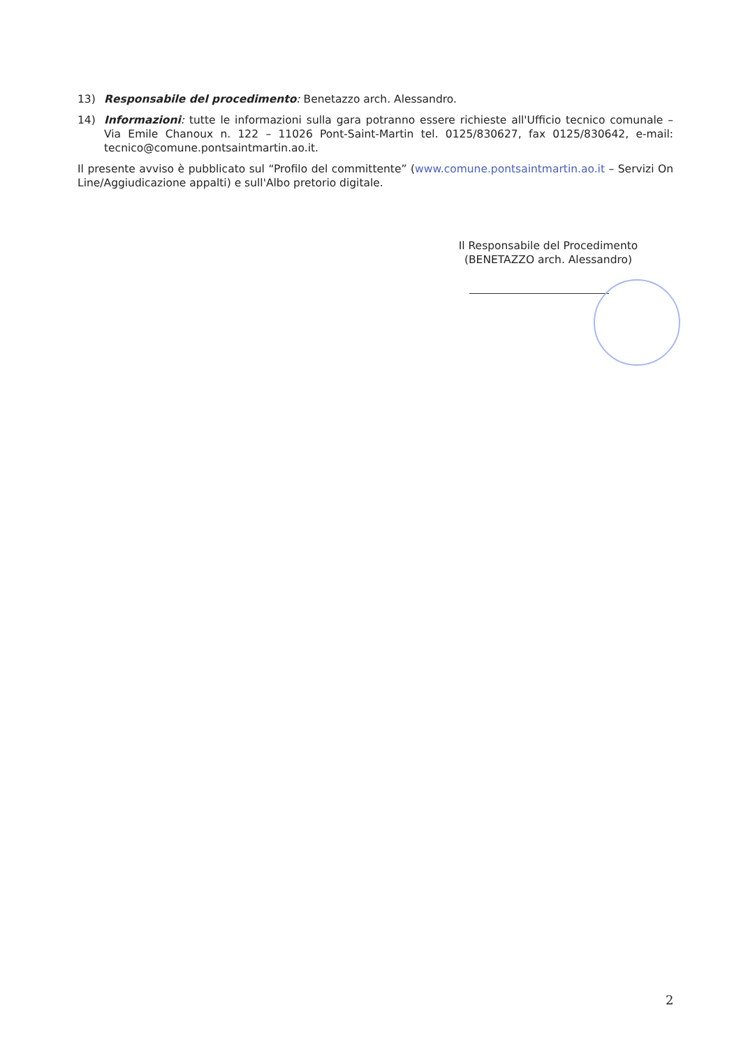13) Responsabile del procedimento: Benetazzo arch. Alessandro.
14) Informazioni: tutte le informazioni sulla gara potranno essere richieste all'Ufficio tecnico comunale – Via Emile Chanoux n. 122 – 11026 Pont-Saint-Martin tel. 0125/830627, fax 0125/830642, e-mail: tecnico@comune.pontsaintmartin.ao.it.
Il presente avviso è pubblicato sul “Profilo del committente” (www.comune.pontsaintmartin.ao.it – Servizi On Line/Aggiudicazione appalti) e sull'Albo pretorio digitale.
Il Responsabile del Procedimento
(BENETAZZO arch. Alessandro)
2